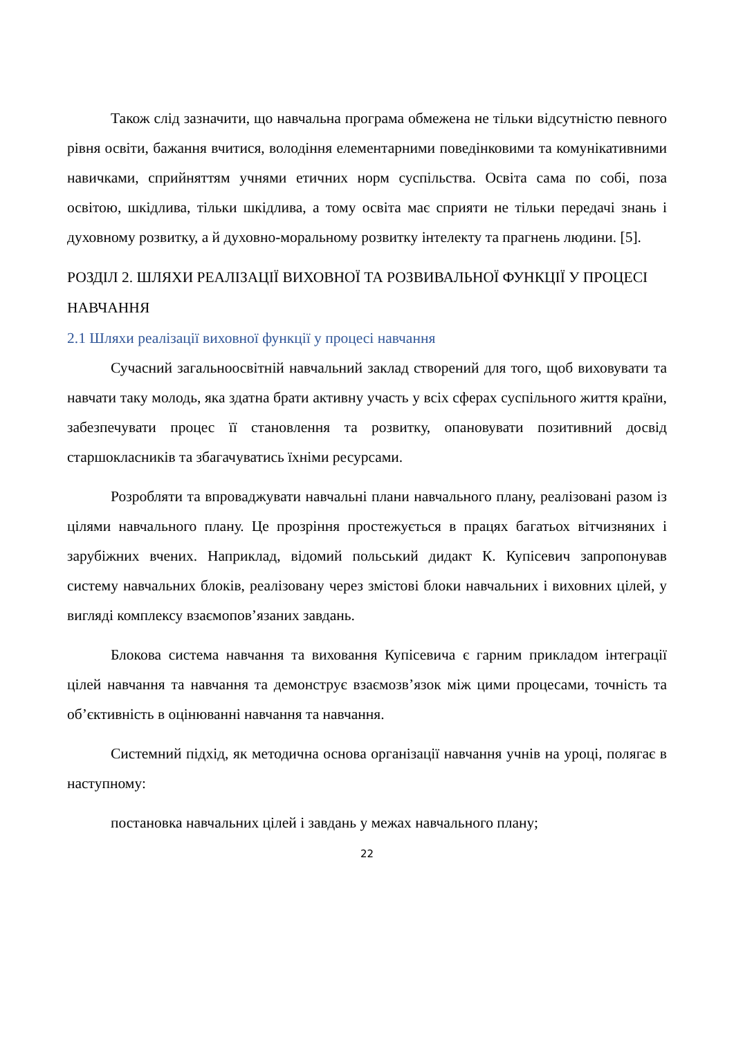Також слід зазначити, що навчальна програма обмежена не тільки відсутністю певного рівня освіти, бажання вчитися, володіння елементарними поведінковими та комунікативними навичками, сприйняттям учнями етичних норм суспільства. Освіта сама по собі, поза освітою, шкідлива, тільки шкідлива, а тому освіта має сприяти не тільки передачі знань і духовному розвитку, а й духовно-моральному розвитку інтелекту та прагнень людини. [5].
РОЗДІЛ 2. ШЛЯХИ РЕАЛІЗАЦІЇ ВИХОВНОЇ ТА РОЗВИВАЛЬНОЇ ФУНКЦІЇ У ПРОЦЕСІ НАВЧАННЯ
2.1 Шляхи реалізації виховної функції у процесі навчання
Сучасний загальноосвітній навчальний заклад створений для того, щоб виховувати та навчати таку молодь, яка здатна брати активну участь у всіх сферах суспільного життя країни, забезпечувати процес її становлення та розвитку, опановувати позитивний досвід старшокласників та збагачуватись їхніми ресурсами.
Розробляти та впроваджувати навчальні плани навчального плану, реалізовані разом із цілями навчального плану. Це прозріння простежується в працях багатьох вітчизняних і зарубіжних вчених. Наприклад, відомий польський дидакт К. Купісевич запропонував систему навчальних блоків, реалізовану через змістові блоки навчальних і виховних цілей, у вигляді комплексу взаємопов’язаних завдань.
Блокова система навчання та виховання Купісевича є гарним прикладом інтеграції цілей навчання та навчання та демонструє взаємозв’язок між цими процесами, точність та об’єктивність в оцінюванні навчання та навчання.
Системний підхід, як методична основа організації навчання учнів на уроці, полягає в наступному:
постановка навчальних цілей і завдань у межах навчального плану;
22